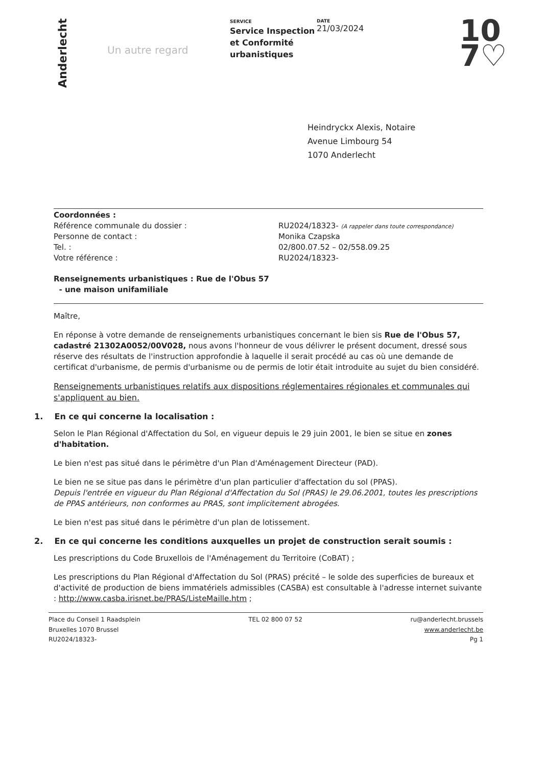Anderlecht
Un autre regard
SERVICE
Service Inspection et Conformité urbanistiques
DATE
21/03/2024
10
7♡
Heindryckx Alexis, Notaire
Avenue Limbourg 54
1070 Anderlecht
Coordonnées :
Référence communale du dossier :
Personne de contact :
Tel. :
Votre référence :
RU2024/18323- (A rappeler dans toute correspondance)
Monika Czapska
02/800.07.52 – 02/558.09.25
RU2024/18323-
Renseignements urbanistiques : Rue de l'Obus 57
- une maison unifamiliale
Maître,
En réponse à votre demande de renseignements urbanistiques concernant le bien sis Rue de l'Obus 57, cadastré 21302A0052/00V028, nous avons l'honneur de vous délivrer le présent document, dressé sous réserve des résultats de l'instruction approfondie à laquelle il serait procédé au cas où une demande de certificat d'urbanisme, de permis d'urbanisme ou de permis de lotir était introduite au sujet du bien considéré.
Renseignements urbanistiques relatifs aux dispositions réglementaires régionales et communales qui s'appliquent au bien.
1. En ce qui concerne la localisation :
Selon le Plan Régional d'Affectation du Sol, en vigueur depuis le 29 juin 2001, le bien se situe en zones d'habitation.
Le bien n'est pas situé dans le périmètre d'un Plan d'Aménagement Directeur (PAD).
Le bien ne se situe pas dans le périmètre d'un plan particulier d'affectation du sol (PPAS).
Depuis l'entrée en vigueur du Plan Régional d'Affectation du Sol (PRAS) le 29.06.2001, toutes les prescriptions de PPAS antérieurs, non conformes au PRAS, sont implicitement abrogées.
Le bien n'est pas situé dans le périmètre d'un plan de lotissement.
2. En ce qui concerne les conditions auxquelles un projet de construction serait soumis :
Les prescriptions du Code Bruxellois de l'Aménagement du Territoire (CoBAT) ;
Les prescriptions du Plan Régional d'Affectation du Sol (PRAS) précité – le solde des superficies de bureaux et d'activité de production de biens immatériels admissibles (CASBA) est consultable à l'adresse internet suivante : http://www.casba.irisnet.be/PRAS/ListeMaille.htm ;
Place du Conseil 1 Raadsplein
Bruxelles 1070 Brussel
RU2024/18323-
TEL 02 800 07 52 ru@anderlecht.brussels
www.anderlecht.be
Pg 1